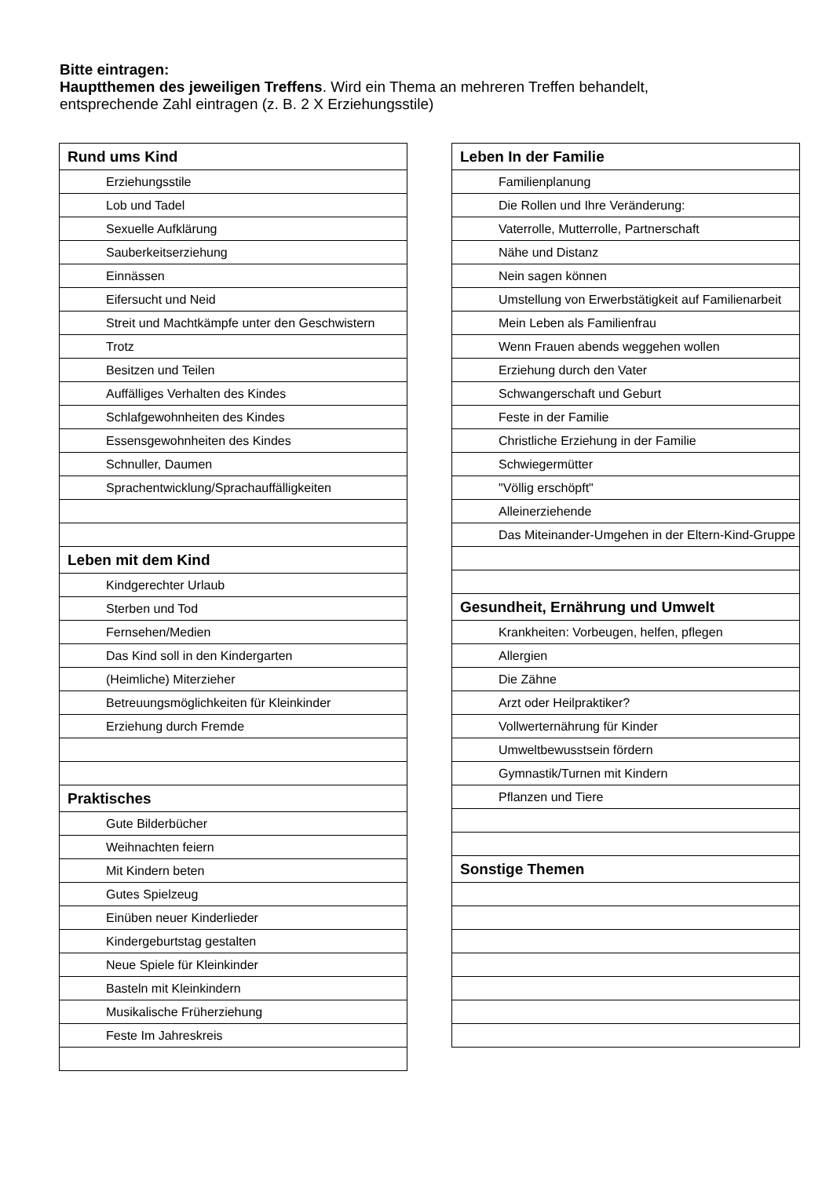Bitte eintragen:
Hauptthemen des jeweiligen Treffens. Wird ein Thema an mehreren Treffen behandelt, entsprechende Zahl eintragen (z. B. 2 X Erziehungsstile)
| Rund ums Kind |
| --- |
| Erziehungsstile |
| Lob und Tadel |
| Sexuelle Aufklärung |
| Sauberkeitserziehung |
| Einnässen |
| Eifersucht und Neid |
| Streit und Machtkämpfe unter den Geschwistern |
| Trotz |
| Besitzen und Teilen |
| Auffälliges Verhalten des Kindes |
| Schlafgewohnheiten des Kindes |
| Essensgewohnheiten des Kindes |
| Schnuller, Daumen |
| Sprachentwicklung/Sprachauffälligkeiten |
| Leben mit dem Kind |
| Kindgerechter Urlaub |
| Sterben und Tod |
| Fernsehen/Medien |
| Das Kind soll in den Kindergarten |
| (Heimliche) Miterzieher |
| Betreuungsmöglichkeiten für Kleinkinder |
| Erziehung durch Fremde |
| Praktisches |
| Gute Bilderbücher |
| Weihnachten feiern |
| Mit Kindern beten |
| Gutes Spielzeug |
| Einüben neuer Kinderlieder |
| Kindergeburtstag gestalten |
| Neue Spiele für Kleinkinder |
| Basteln mit Kleinkindern |
| Musikalische Früherziehung |
| Feste Im Jahreskreis |
| Leben In der Familie |
| --- |
| Familienplanung |
| Die Rollen und Ihre Veränderung: |
| Vaterrolle, Mutterrolle, Partnerschaft |
| Nähe und Distanz |
| Nein sagen können |
| Umstellung von Erwerbstätigkeit auf Familienarbeit |
| Mein Leben als Familienfrau |
| Wenn Frauen abends weggehen wollen |
| Erziehung durch den Vater |
| Schwangerschaft und Geburt |
| Feste in der Familie |
| Christliche Erziehung in der Familie |
| Schwiegermütter |
| "Völlig erschöpft" |
| Alleinerziehende |
| Das Miteinander-Umgehen in der Eltern-Kind-Gruppe |
| Gesundheit, Ernährung und Umwelt |
| Krankheiten: Vorbeugen, helfen, pflegen |
| Allergien |
| Die Zähne |
| Arzt oder Heilpraktiker? |
| Vollwerternährung für Kinder |
| Umweltbewusstsein fördern |
| Gymnastik/Turnen mit Kindern |
| Pflanzen und Tiere |
| Sonstige Themen |